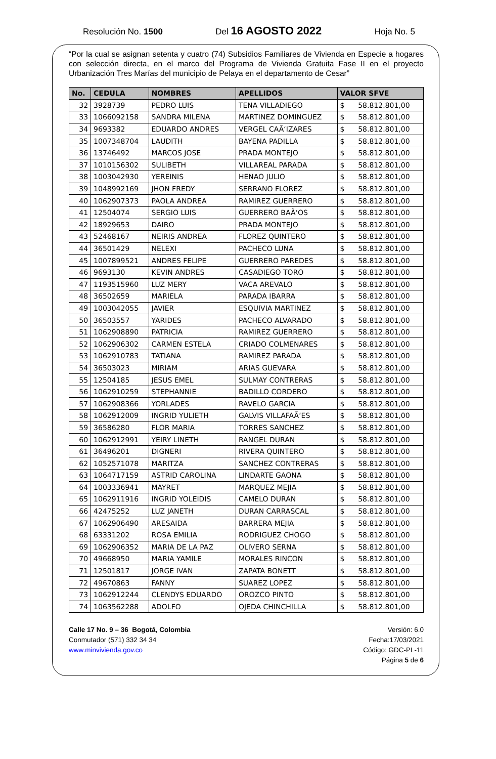Resolución No. 1500 Del 16 AGOSTO 2022 Hoja No. 5
“Por la cual se asignan setenta y cuatro (74) Subsidios Familiares de Vivienda en Especie a hogares con selección directa, en el marco del Programa de Vivienda Gratuita Fase II en el proyecto Urbanización Tres Marías del municipio de Pelaya en el departamento de Cesar”
| No. | CEDULA | NOMBRES | APELLIDOS | VALOR SFVE |
| --- | --- | --- | --- | --- |
| 32 | 3928739 | PEDRO LUIS | TENA VILLADIEGO | $ 58.812.801,00 |
| 33 | 1066092158 | SANDRA MILENA | MARTINEZ DOMINGUEZ | $ 58.812.801,00 |
| 34 | 9693382 | EDUARDO ANDRES | VERGEL CAÃ‘IZARES | $ 58.812.801,00 |
| 35 | 1007348704 | LAUDITH | BAYENA PADILLA | $ 58.812.801,00 |
| 36 | 13746492 | MARCOS JOSE | PRADA MONTEJO | $ 58.812.801,00 |
| 37 | 1010156302 | SULIBETH | VILLAREAL PARADA | $ 58.812.801,00 |
| 38 | 1003042930 | YEREINIS | HENAO JULIO | $ 58.812.801,00 |
| 39 | 1048992169 | JHON FREDY | SERRANO FLOREZ | $ 58.812.801,00 |
| 40 | 1062907373 | PAOLA ANDREA | RAMIREZ GUERRERO | $ 58.812.801,00 |
| 41 | 12504074 | SERGIO LUIS | GUERRERO BAÃ‘OS | $ 58.812.801,00 |
| 42 | 18929653 | DAIRO | PRADA MONTEJO | $ 58.812.801,00 |
| 43 | 52468167 | NEIRIS ANDREA | FLOREZ QUINTERO | $ 58.812.801,00 |
| 44 | 36501429 | NELEXI | PACHECO LUNA | $ 58.812.801,00 |
| 45 | 1007899521 | ANDRES FELIPE | GUERRERO PAREDES | $ 58.812.801,00 |
| 46 | 9693130 | KEVIN ANDRES | CASADIEGO TORO | $ 58.812.801,00 |
| 47 | 1193515960 | LUZ MERY | VACA AREVALO | $ 58.812.801,00 |
| 48 | 36502659 | MARIELA | PARADA IBARRA | $ 58.812.801,00 |
| 49 | 1003042055 | JAVIER | ESQUIVIA MARTINEZ | $ 58.812.801,00 |
| 50 | 36503557 | YARIDES | PACHECO ALVARADO | $ 58.812.801,00 |
| 51 | 1062908890 | PATRICIA | RAMIREZ GUERRERO | $ 58.812.801,00 |
| 52 | 1062906302 | CARMEN ESTELA | CRIADO COLMENARES | $ 58.812.801,00 |
| 53 | 1062910783 | TATIANA | RAMIREZ PARADA | $ 58.812.801,00 |
| 54 | 36503023 | MIRIAM | ARIAS GUEVARA | $ 58.812.801,00 |
| 55 | 12504185 | JESUS EMEL | SULMAY CONTRERAS | $ 58.812.801,00 |
| 56 | 1062910259 | STEPHANNIE | BADILLO CORDERO | $ 58.812.801,00 |
| 57 | 1062908366 | YORLADES | RAVELO GARCIA | $ 58.812.801,00 |
| 58 | 1062912009 | INGRID YULIETH | GALVIS VILLAFAÃ‘ES | $ 58.812.801,00 |
| 59 | 36586280 | FLOR MARIA | TORRES SANCHEZ | $ 58.812.801,00 |
| 60 | 1062912991 | YEIRY LINETH | RANGEL DURAN | $ 58.812.801,00 |
| 61 | 36496201 | DIGNERI | RIVERA QUINTERO | $ 58.812.801,00 |
| 62 | 1052571078 | MARITZA | SANCHEZ CONTRERAS | $ 58.812.801,00 |
| 63 | 1064717159 | ASTRID CAROLINA | LINDARTE GAONA | $ 58.812.801,00 |
| 64 | 1003336941 | MAYRET | MARQUEZ MEJIA | $ 58.812.801,00 |
| 65 | 1062911916 | INGRID YOLEIDIS | CAMELO DURAN | $ 58.812.801,00 |
| 66 | 42475252 | LUZ JANETH | DURAN CARRASCAL | $ 58.812.801,00 |
| 67 | 1062906490 | ARESAIDA | BARRERA MEJIA | $ 58.812.801,00 |
| 68 | 63331202 | ROSA EMILIA | RODRIGUEZ CHOGO | $ 58.812.801,00 |
| 69 | 1062906352 | MARIA DE LA PAZ | OLIVERO SERNA | $ 58.812.801,00 |
| 70 | 49668950 | MARIA YAMILE | MORALES RINCON | $ 58.812.801,00 |
| 71 | 12501817 | JORGE IVAN | ZAPATA BONETT | $ 58.812.801,00 |
| 72 | 49670863 | FANNY | SUAREZ LOPEZ | $ 58.812.801,00 |
| 73 | 1062912244 | CLENDYS EDUARDO | OROZCO PINTO | $ 58.812.801,00 |
| 74 | 1063562288 | ADOLFO | OJEDA CHINCHILLA | $ 58.812.801,00 |
Calle 17 No. 9 – 36 Bogotá, Colombia
Conmutador (571) 332 34 34
www.minvivienda.gov.co
Versión: 6.0
Fecha:17/03/2021
Código: GDC-PL-11
Página 5 de 6